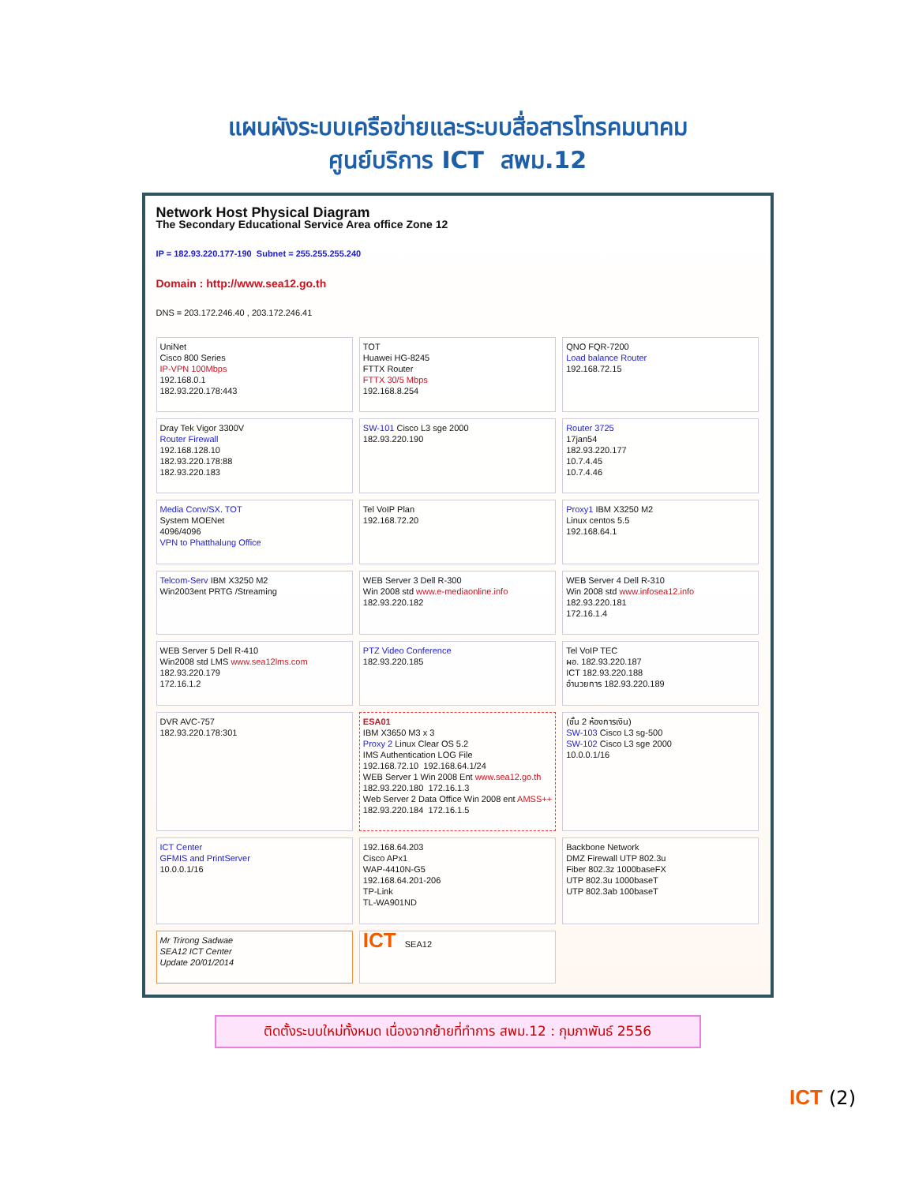แผนผังระบบเครือข่ายและระบบสื่อสารโทรคมนาคม
ศูนย์บริการ ICT สพม.12
Network Host Physical Diagram
The Secondary Educational Service Area office Zone 12
IP = 182.93.220.177-190 Subnet = 255.255.255.240
Domain : http://www.sea12.go.th
DNS = 203.172.246.40 , 203.172.246.41
UniNet
Cisco 800 Series
IP-VPN 100Mbps
192.168.0.1
182.93.220.178:443
TOT
Huawei HG-8245
FTTX Router
FTTX 30/5 Mbps
192.168.8.254
QNO FQR-7200
Load balance Router
192.168.72.15
Dray Tek Vigor 3300V
Router Firewall
192.168.128.10
182.93.220.178:88
182.93.220.183
SW-101 Cisco L3 sge 2000
182.93.220.190
Router 3725
17jan54
182.93.220.177
10.7.4.45
10.7.4.46
Media Conv/SX. TOT
System MOENet
4096/4096
VPN to Phatthalung Office
Tel VoIP Plan
192.168.72.20
Proxy1 IBM X3250 M2
Linux centos 5.5
192.168.64.1
Telcom-Serv IBM X3250 M2
Win2003ent PRTG /Streaming
WEB Server 3 Dell R-300
Win 2008 std www.e-mediaonline.info
182.93.220.182
WEB Server 4 Dell R-310
Win 2008 std www.infosea12.info
182.93.220.181
172.16.1.4
WEB Server 5 Dell R-410
Win2008 std LMS www.sea12lms.com
182.93.220.179
172.16.1.2
PTZ Video Conference
182.93.220.185
Tel VoIP TEC
ผอ. 182.93.220.187
ICT 182.93.220.188
อำนวยการ 182.93.220.189
DVR AVC-757
182.93.220.178:301
ESA01
IBM X3650 M3 x 3
Proxy 2 Linux Clear OS 5.2
IMS Authentication LOG File
192.168.72.10 192.168.64.1/24
WEB Server 1 Win 2008 Ent www.sea12.go.th
182.93.220.180 172.16.1.3
Web Server 2 Data Office Win 2008 ent AMSS++
182.93.220.184 172.16.1.5
(ชั้น 2 ห้องการเงิน)
SW-103 Cisco L3 sg-500
SW-102 Cisco L3 sge 2000
10.0.0.1/16
ICT Center
GFMIS and PrintServer
10.0.0.1/16
192.168.64.203
Cisco APx1
WAP-4410N-G5
192.168.64.201-206
TP-Link
TL-WA901ND
Backbone Network
DMZ Firewall UTP 802.3u
Fiber 802.3z 1000baseFX
UTP 802.3u 1000baseT
UTP 802.3ab 100baseT
Mr Trirong Sadwae
SEA12 ICT Center
Update 20/01/2014
ICT SEA12
ติดตั้งระบบใหม่ทั้งหมด เนื่องจากย้ายที่ทำการ สพม.12 : กุมภาพันธ์ 2556
ICT (2)